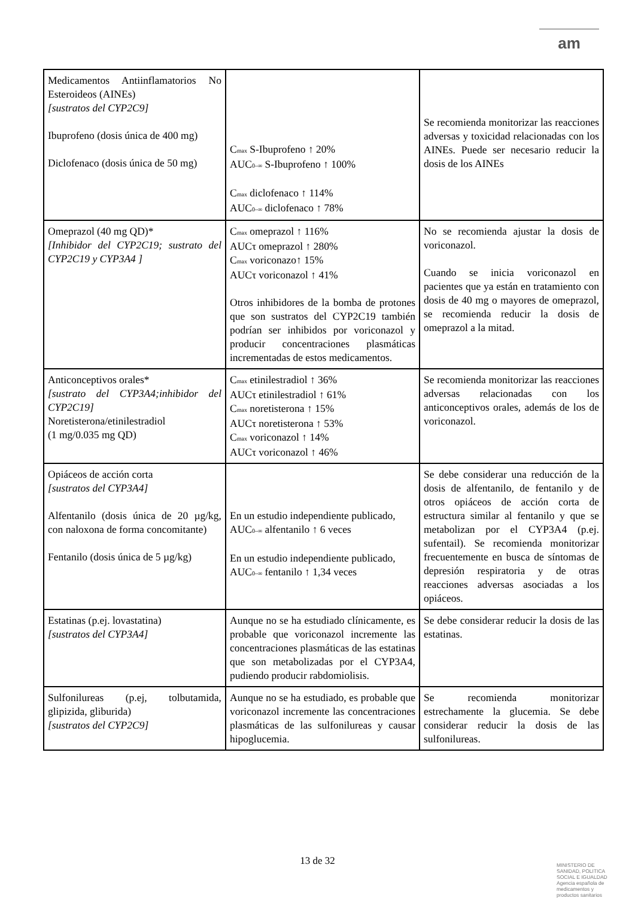am
| Medicamentos Antiinflamatorios No Esteroideos (AINEs) [sustratos del CYP2C9] Ibuprofeno (dosis única de 400 mg) Diclofenaco (dosis única de 50 mg) | C<sub>max</sub> S-Ibuprofeno ↑ 20% AUC<sub>0–∞</sub> S-Ibuprofeno ↑ 100% C<sub>max</sub> diclofenaco ↑ 114% AUC<sub>0–∞</sub> diclofenaco ↑ 78% | Se recomienda monitorizar las reacciones adversas y toxicidad relacionadas con los AINEs. Puede ser necesario reducir la dosis de los AINEs |
| Omeprazol (40 mg QD)* [Inhibidor del CYP2C19; sustrato del CYP2C19 y CYP3A4 ] | C<sub>max</sub> omeprazol ↑ 116% AUCτ omeprazol ↑ 280% C<sub>max</sub> voriconazo↑ 15% AUCτ voriconazol ↑ 41% Otros inhibidores de la bomba de protones que son sustratos del CYP2C19 también podrían ser inhibidos por voriconazol y producir concentraciones plasmáticas incrementadas de estos medicamentos. | No se recomienda ajustar la dosis de voriconazol. Cuando se inicia voriconazol en pacientes que ya están en tratamiento con dosis de 40 mg o mayores de omeprazol, se recomienda reducir la dosis de omeprazol a la mitad. |
| Anticonceptivos orales* [sustrato del CYP3A4;inhibidor del CYP2C19] Noretisterona/etinilestradiol (1 mg/0.035 mg QD) | C<sub>max</sub> etinilestradiol ↑ 36% AUCτ etinilestradiol ↑ 61% C<sub>max</sub> noretisterona ↑ 15% AUCτ noretisterona ↑ 53% C<sub>max</sub> voriconazol ↑ 14% AUCτ voriconazol ↑ 46% | Se recomienda monitorizar las reacciones adversas relacionadas con los anticonceptivos orales, además de los de voriconazol. |
| Opiáceos de acción corta [sustratos del CYP3A4] Alfentanilo (dosis única de 20 µg/kg, con naloxona de forma concomitante) Fentanilo (dosis única de 5 µg/kg) | En un estudio independiente publicado, AUC<sub>0–∞</sub> alfentanilo ↑ 6 veces En un estudio independiente publicado, AUC<sub>0–∞</sub> fentanilo ↑ 1,34 veces | Se debe considerar una reducción de la dosis de alfentanilo, de fentanilo y de otros opiáceos de acción corta de estructura similar al fentanilo y que se metabolizan por el CYP3A4 (p.ej. sufentail). Se recomienda monitorizar frecuentemente en busca de síntomas de depresión respiratoria y de otras reacciones adversas asociadas a los opiáceos. |
| Estatinas (p.ej. lovastatina) [sustratos del CYP3A4] | Aunque no se ha estudiado clínicamente, es probable que voriconazol incremente las concentraciones plasmáticas de las estatinas que son metabolizadas por el CYP3A4, pudiendo producir rabdomiolisis. | Se debe considerar reducir la dosis de las estatinas. |
| Sulfonilureas (p.ej, tolbutamida, glipizida, gliburida) [sustratos del CYP2C9] | Aunque no se ha estudiado, es probable que voriconazol incremente las concentraciones plasmáticas de las sulfonilureas y causar hipoglucemia. | Se recomienda monitorizar estrechamente la glucemia. Se debe considerar reducir la dosis de las sulfonilureas. |
13 de 32
MINISTERIO DE
SANIDAD, POLITICA
SOCIAL E IGUALDAD
Agencia española de
medicamentos y
productos sanitarios